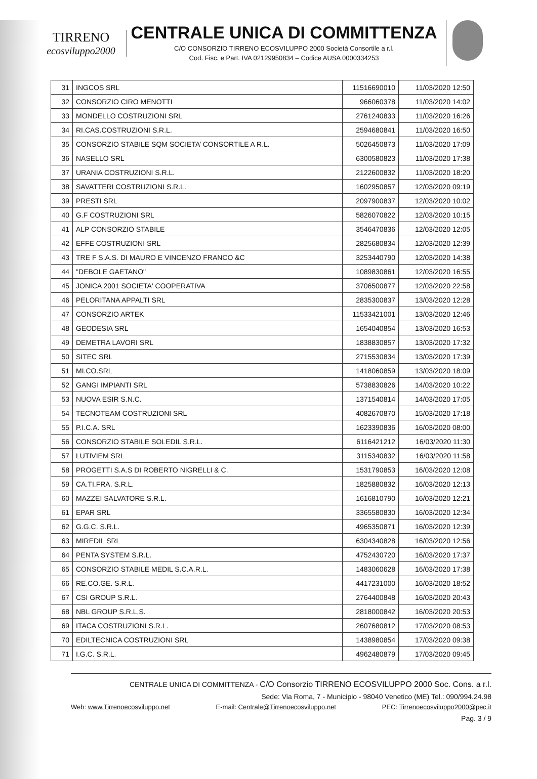TIRRENO
ecosviluppo2000
CENTRALE UNICA DI COMMITTENZA
C/O CONSORZIO TIRRENO ECOSVILUPPO 2000 Società Consortile a r.l.
Cod. Fisc. e Part. IVA 02129950834 – Codice AUSA 0000334253
| 31 | INGCOS SRL | 11516690010 | 11/03/2020 12:50 |
| 32 | CONSORZIO CIRO MENOTTI | 966060378 | 11/03/2020 14:02 |
| 33 | MONDELLO COSTRUZIONI SRL | 2761240833 | 11/03/2020 16:26 |
| 34 | RI.CAS.COSTRUZIONI S.R.L. | 2594680841 | 11/03/2020 16:50 |
| 35 | CONSORZIO STABILE SQM SOCIETA’ CONSORTILE A R.L. | 5026450873 | 11/03/2020 17:09 |
| 36 | NASELLO SRL | 6300580823 | 11/03/2020 17:38 |
| 37 | URANIA COSTRUZIONI S.R.L. | 2122600832 | 11/03/2020 18:20 |
| 38 | SAVATTERI COSTRUZIONI S.R.L. | 1602950857 | 12/03/2020 09:19 |
| 39 | PRESTI SRL | 2097900837 | 12/03/2020 10:02 |
| 40 | G.F COSTRUZIONI SRL | 5826070822 | 12/03/2020 10:15 |
| 41 | ALP CONSORZIO STABILE | 3546470836 | 12/03/2020 12:05 |
| 42 | EFFE COSTRUZIONI SRL | 2825680834 | 12/03/2020 12:39 |
| 43 | TRE F S.A.S. DI MAURO E VINCENZO FRANCO &C | 3253440790 | 12/03/2020 14:38 |
| 44 | "DEBOLE GAETANO" | 1089830861 | 12/03/2020 16:55 |
| 45 | JONICA 2001 SOCIETA' COOPERATIVA | 3706500877 | 12/03/2020 22:58 |
| 46 | PELORITANA APPALTI SRL | 2835300837 | 13/03/2020 12:28 |
| 47 | CONSORZIO ARTEK | 11533421001 | 13/03/2020 12:46 |
| 48 | GEODESIA SRL | 1654040854 | 13/03/2020 16:53 |
| 49 | DEMETRA LAVORI SRL | 1838830857 | 13/03/2020 17:32 |
| 50 | SITEC SRL | 2715530834 | 13/03/2020 17:39 |
| 51 | MI.CO.SRL | 1418060859 | 13/03/2020 18:09 |
| 52 | GANGI IMPIANTI SRL | 5738830826 | 14/03/2020 10:22 |
| 53 | NUOVA ESIR S.N.C. | 1371540814 | 14/03/2020 17:05 |
| 54 | TECNOTEAM COSTRUZIONI SRL | 4082670870 | 15/03/2020 17:18 |
| 55 | P.I.C.A. SRL | 1623390836 | 16/03/2020 08:00 |
| 56 | CONSORZIO STABILE SOLEDIL S.R.L. | 6116421212 | 16/03/2020 11:30 |
| 57 | LUTIVIEM SRL | 3115340832 | 16/03/2020 11:58 |
| 58 | PROGETTI S.A.S DI ROBERTO NIGRELLI & C. | 1531790853 | 16/03/2020 12:08 |
| 59 | CA.TI.FRA. S.R.L. | 1825880832 | 16/03/2020 12:13 |
| 60 | MAZZEI SALVATORE S.R.L. | 1616810790 | 16/03/2020 12:21 |
| 61 | EPAR SRL | 3365580830 | 16/03/2020 12:34 |
| 62 | G.G.C. S.R.L. | 4965350871 | 16/03/2020 12:39 |
| 63 | MIREDIL SRL | 6304340828 | 16/03/2020 12:56 |
| 64 | PENTA SYSTEM S.R.L. | 4752430720 | 16/03/2020 17:37 |
| 65 | CONSORZIO STABILE MEDIL S.C.A.R.L. | 1483060628 | 16/03/2020 17:38 |
| 66 | RE.CO.GE. S.R.L. | 4417231000 | 16/03/2020 18:52 |
| 67 | CSI GROUP S.R.L. | 2764400848 | 16/03/2020 20:43 |
| 68 | NBL GROUP S.R.L.S. | 2818000842 | 16/03/2020 20:53 |
| 69 | ITACA COSTRUZIONI S.R.L. | 2607680812 | 17/03/2020 08:53 |
| 70 | EDILTECNICA COSTRUZIONI SRL | 1438980854 | 17/03/2020 09:38 |
| 71 | I.G.C. S.R.L. | 4962480879 | 17/03/2020 09:45 |
CENTRALE UNICA DI COMMITTENZA - C/O Consorzio TIRRENO ECOSVILUPPO 2000 Soc. Cons. a r.l.
Sede: Via Roma, 7 - Municipio - 98040 Venetico (ME) Tel.: 090/994.24.98
Web: www.Tirrenoecosviluppo.net E-mail: Centrale@Tirrenoecosviluppo.net PEC: Tirrenoecosviluppo2000@pec.it
Pag. 3 / 9